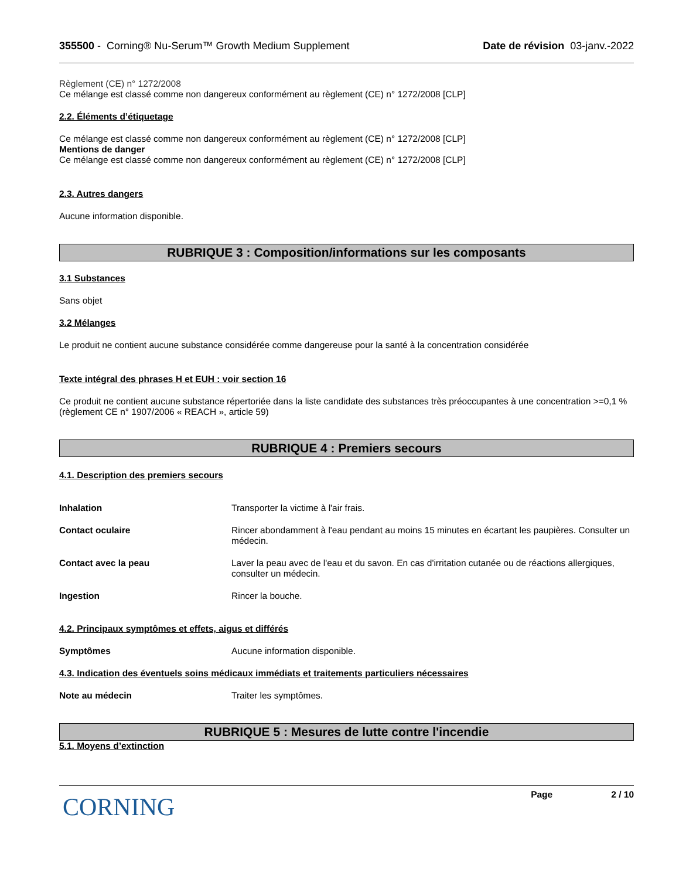355500 - Corning® Nu-Serum™ Growth Medium Supplement Date de révision 03-janv.-2022
Règlement (CE) n° 1272/2008
Ce mélange est classé comme non dangereux conformément au règlement (CE) n° 1272/2008 [CLP]
2.2. Éléments d’étiquetage
Ce mélange est classé comme non dangereux conformément au règlement (CE) n° 1272/2008 [CLP]
Mentions de danger
Ce mélange est classé comme non dangereux conformément au règlement (CE) n° 1272/2008 [CLP]
2.3. Autres dangers
Aucune information disponible.
RUBRIQUE 3 : Composition/informations sur les composants
3.1 Substances
Sans objet
3.2 Mélanges
Le produit ne contient aucune substance considérée comme dangereuse pour la santé à la concentration considérée
Texte intégral des phrases H et EUH : voir section 16
Ce produit ne contient aucune substance répertoriée dans la liste candidate des substances très préoccupantes à une concentration >=0,1 % (règlement CE n° 1907/2006 « REACH », article 59)
RUBRIQUE 4 : Premiers secours
4.1. Description des premiers secours
Inhalation Transporter la victime à l'air frais.
Contact oculaire Rincer abondamment à l'eau pendant au moins 15 minutes en écartant les paupières. Consulter un médecin.
Contact avec la peau Laver la peau avec de l'eau et du savon. En cas d'irritation cutanée ou de réactions allergiques, consulter un médecin.
Ingestion Rincer la bouche.
4.2. Principaux symptômes et effets, aigus et différés
Symptômes Aucune information disponible.
4.3. Indication des éventuels soins médicaux immédiats et traitements particuliers nécessaires
Note au médecin Traiter les symptômes.
RUBRIQUE 5 : Mesures de lutte contre l'incendie
5.1. Moyens d’extinction
CORNING
Page 2 / 10